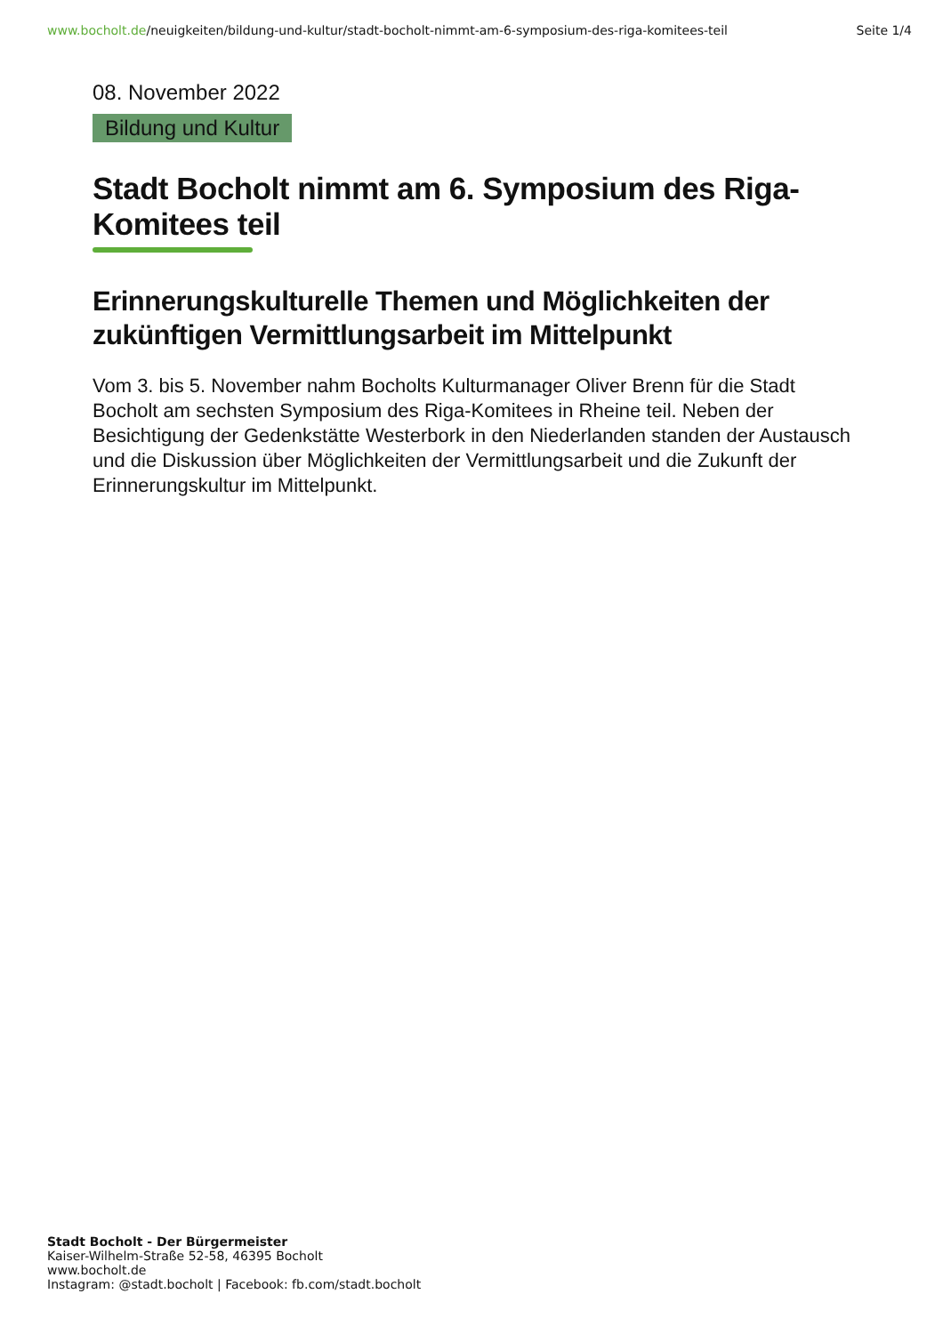www.bocholt.de/neuigkeiten/bildung-und-kultur/stadt-bocholt-nimmt-am-6-symposium-des-riga-komitees-teil
Seite 1/4
08. November 2022
Bildung und Kultur
Stadt Bocholt nimmt am 6. Symposium des Riga-Komitees teil
Erinnerungskulturelle Themen und Möglichkeiten der zukünftigen Vermittlungsarbeit im Mittelpunkt
Vom 3. bis 5. November nahm Bocholts Kulturmanager Oliver Brenn für die Stadt Bocholt am sechsten Symposium des Riga-Komitees in Rheine teil. Neben der Besichtigung der Gedenkstätte Westerbork in den Niederlanden standen der Austausch und die Diskussion über Möglichkeiten der Vermittlungsarbeit und die Zukunft der Erinnerungskultur im Mittelpunkt.
Stadt Bocholt - Der Bürgermeister
Kaiser-Wilhelm-Straße 52-58, 46395 Bocholt
www.bocholt.de
Instagram: @stadt.bocholt | Facebook: fb.com/stadt.bocholt